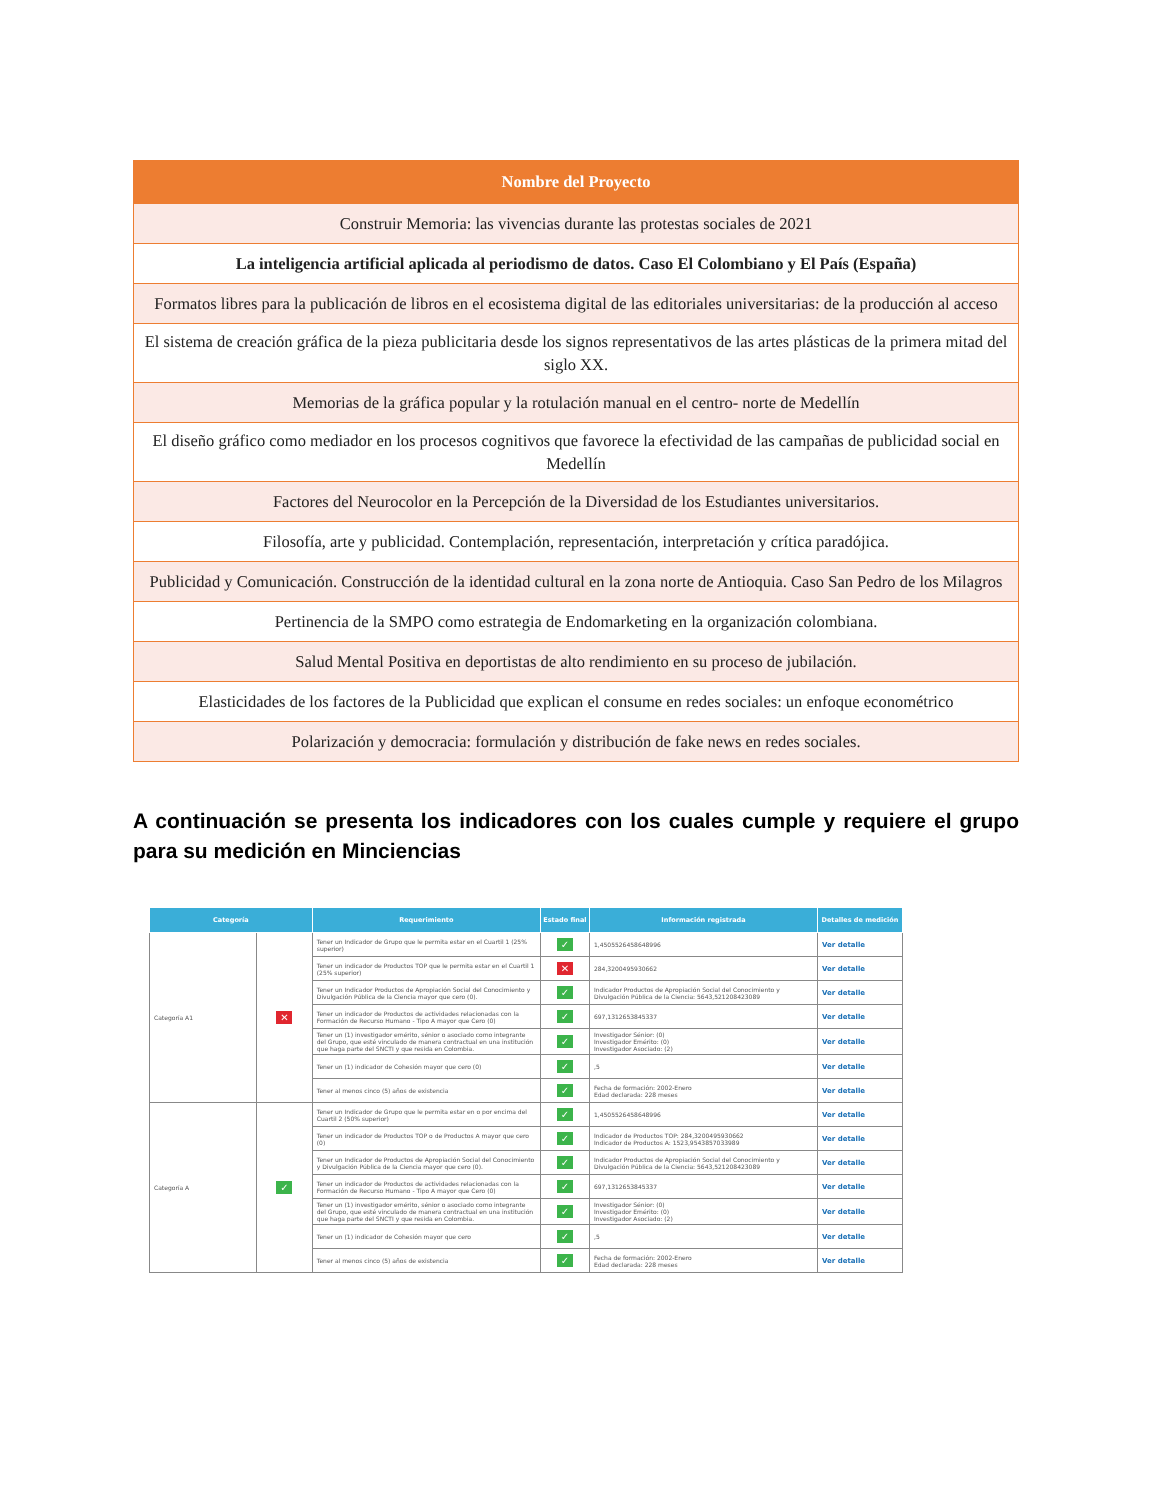| Nombre del Proyecto |
| --- |
| Construir Memoria: las vivencias durante las protestas sociales de 2021 |
| La inteligencia artificial aplicada al periodismo de datos. Caso El Colombiano y El País (España) |
| Formatos libres para la publicación de libros en el ecosistema digital de las editoriales universitarias: de la producción al acceso |
| El sistema de creación gráfica de la pieza publicitaria desde los signos representativos de las artes plásticas de la primera mitad del siglo XX. |
| Memorias de la gráfica popular y la rotulación manual en el centro- norte de Medellín |
| El diseño gráfico como mediador en los procesos cognitivos que favorece la efectividad de las campañas de publicidad social en Medellín |
| Factores del Neurocolor en la Percepción de la Diversidad de los Estudiantes universitarios. |
| Filosofía, arte y publicidad. Contemplación, representación, interpretación y crítica paradójica. |
| Publicidad y Comunicación. Construcción de la identidad cultural en la zona norte de Antioquia. Caso San Pedro de los Milagros |
| Pertinencia de la SMPO como estrategia de Endomarketing en la organización colombiana. |
| Salud Mental Positiva en deportistas de alto rendimiento en su proceso de jubilación. |
| Elasticidades de los factores de la Publicidad que explican el consume en redes sociales: un enfoque econométrico |
| Polarización y democracia: formulación y distribución de fake news en redes sociales. |
A continuación se presenta los indicadores con los cuales cumple y requiere el grupo para su medición en Minciencias
| Categoría | | Requerimiento | Estado final | Información registrada | Detalles de medición |
| --- | --- | --- | --- | --- | --- |
| Categoría A1 | ✕ | Tener un Indicador de Grupo que le permita estar en el Cuartil 1 (25% superior) | ✓ | 1,4505526458648996 | Ver detalle |
| | | Tener un indicador de Productos TOP que le permita estar en el Cuartil 1 (25% superior) | ✕ | 284,3200495930662 | Ver detalle |
| | | Tener un Indicador Productos de Apropiación Social del Conocimiento y Divulgación Pública de la Ciencia mayor que cero (0). | ✓ | Indicador Productos de Apropiación Social del Conocimiento y Divulgación Pública de la Ciencia: 5643,521208423089 | Ver detalle |
| | | Tener un indicador de Productos de actividades relacionadas con la Formación de Recurso Humano - Tipo A mayor que Cero (0) | ✓ | 697,1312653845337 | Ver detalle |
| | | Tener un (1) investigador emérito, sénior o asociado como integrante del Grupo, que esté vinculado de manera contractual en una institución que haga parte del SNCTI y que resida en Colombia. | ✓ | Investigador Sénior: (0) Investigador Emérito: (0) Investigador Asociado: (2) | Ver detalle |
| | | Tener un (1) indicador de Cohesión mayor que cero (0) | ✓ | ,5 | Ver detalle |
| | | Tener al menos cinco (5) años de existencia | ✓ | Fecha de formación: 2002-Enero Edad declarada: 228 meses | Ver detalle |
| Categoría A | ✓ | Tener un Indicador de Grupo que le permita estar en o por encima del Cuartil 2 (50% superior) | ✓ | 1,4505526458648996 | Ver detalle |
| | | Tener un indicador de Productos TOP o de Productos A mayor que cero (0) | ✓ | Indicador de Productos TOP: 284,3200495930662 Indicador de Productos A: 1523,9543857033989 | Ver detalle |
| | | Tener un Indicador de Productos de Apropiación Social del Conocimiento y Divulgación Pública de la Ciencia mayor que cero (0). | ✓ | Indicador Productos de Apropiación Social del Conocimiento y Divulgación Pública de la Ciencia: 5643,521208423089 | Ver detalle |
| | | Tener un indicador de Productos de actividades relacionadas con la Formación de Recurso Humano - Tipo A mayor que Cero (0) | ✓ | 697,1312653845337 | Ver detalle |
| | | Tener un (1) investigador emérito, sénior o asociado como integrante del Grupo, que esté vinculado de manera contractual en una institución que haga parte del SNCTI y que resida en Colombia. | ✓ | Investigador Sénior: (0) Investigador Emérito: (0) Investigador Asociado: (2) | Ver detalle |
| | | Tener un (1) indicador de Cohesión mayor que cero | ✓ | ,5 | Ver detalle |
| | | Tener al menos cinco (5) años de existencia | ✓ | Fecha de formación: 2002-Enero Edad declarada: 228 meses | Ver detalle |